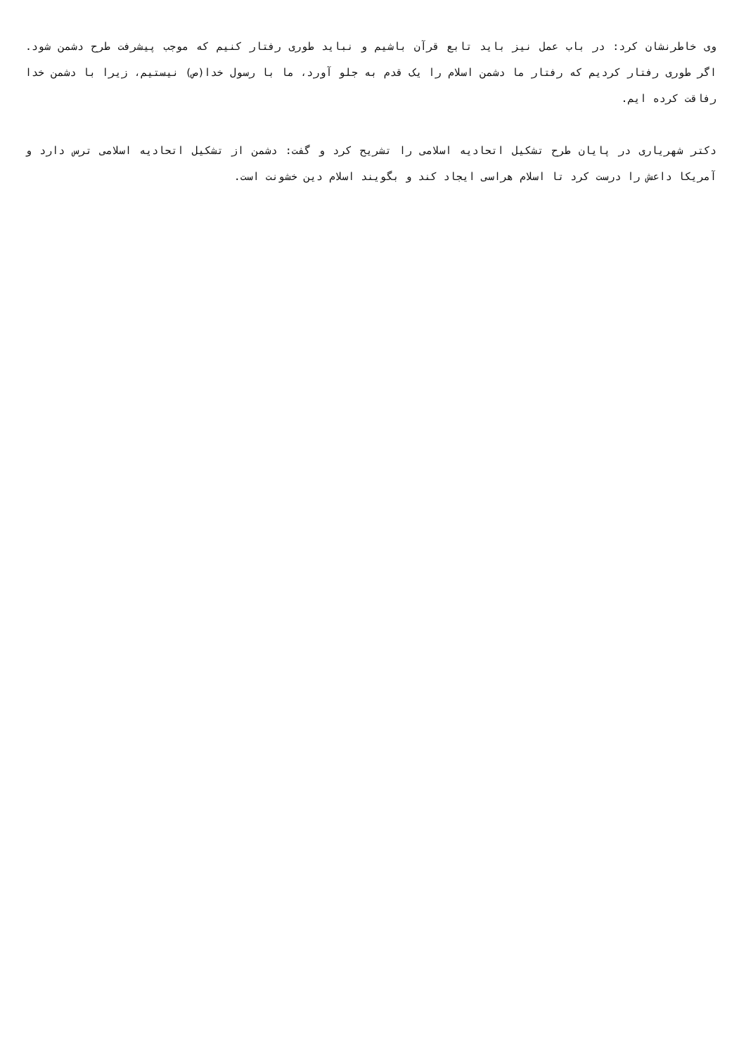وی خاطرنشان کرد: در باب عمل نیز باید تابع قرآن باشیم و نباید طوری رفتار کنیم که موجب پیشرفت طرح دشمن شود. اگر طوری رفتار کردیم که رفتار ما دشمن اسلام را یک قدم به جلو آورد، ما با رسول خدا(ص) نیستیم، زیرا با دشمن خدا رفاقت کرده ایم.
دکتر شهریاری در پایان طرح تشکیل اتحادیه اسلامی را تشریح کرد و گفت: دشمن از تشکیل اتحادیه اسلامی ترس دارد و آمریکا داعش را درست کرد تا اسلام هراسی ایجاد کند و بگویند اسلام دین خشونت است.